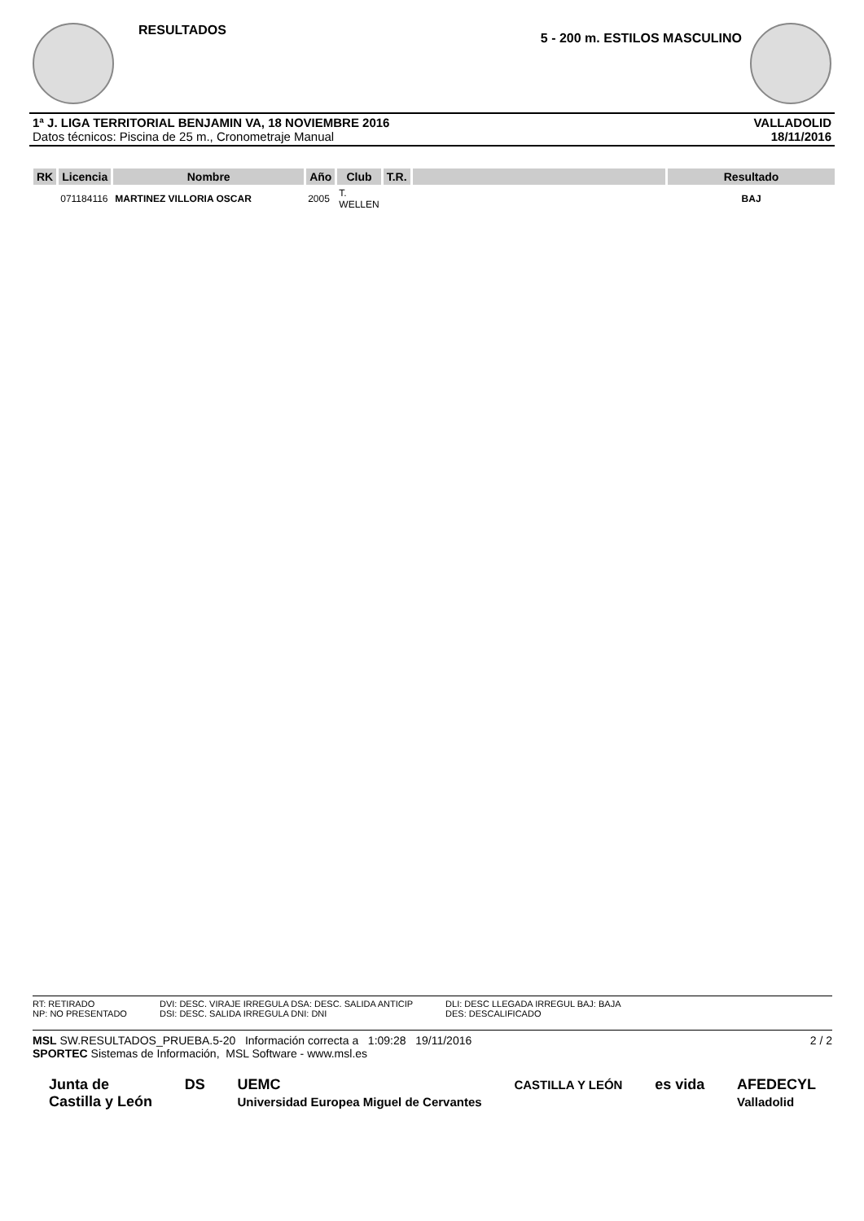RESULTADOS
5 - 200 m. ESTILOS MASCULINO
1ª J. LIGA TERRITORIAL BENJAMIN VA, 18 NOVIEMBRE 2016
Datos técnicos: Piscina de 25 m., Cronometraje Manual
VALLADOLID
18/11/2016
| RK | Licencia | Nombre | Año | Club | T.R. | | Resultado |
| --- | --- | --- | --- | --- | --- | --- | --- |
| | 071184116 | MARTINEZ VILLORIA OSCAR | 2005 | T. WELLEN | | | BAJ |
RT: RETIRADO
NP: NO PRESENTADO
DVI: DESC. VIRAJE IRREGULA DSA: DESC. SALIDA ANTICIP
DSI: DESC. SALIDA IRREGULA DNI: DNI
DLI: DESC LLEGADA IRREGUL BAJ: BAJA
DES: DESCALIFICADO
MSL SW.RESULTADOS_PRUEBA.5-20 Información correcta a 1:09:28 19/11/2016 2 / 2
SPORTEC Sistemas de Información, MSL Software - www.msl.es
Junta de
Castilla y León DS UEMC
Universidad Europea Miguel de Cervantes CASTILLA Y LEÓN es vida AFEDECYL
Valladolid